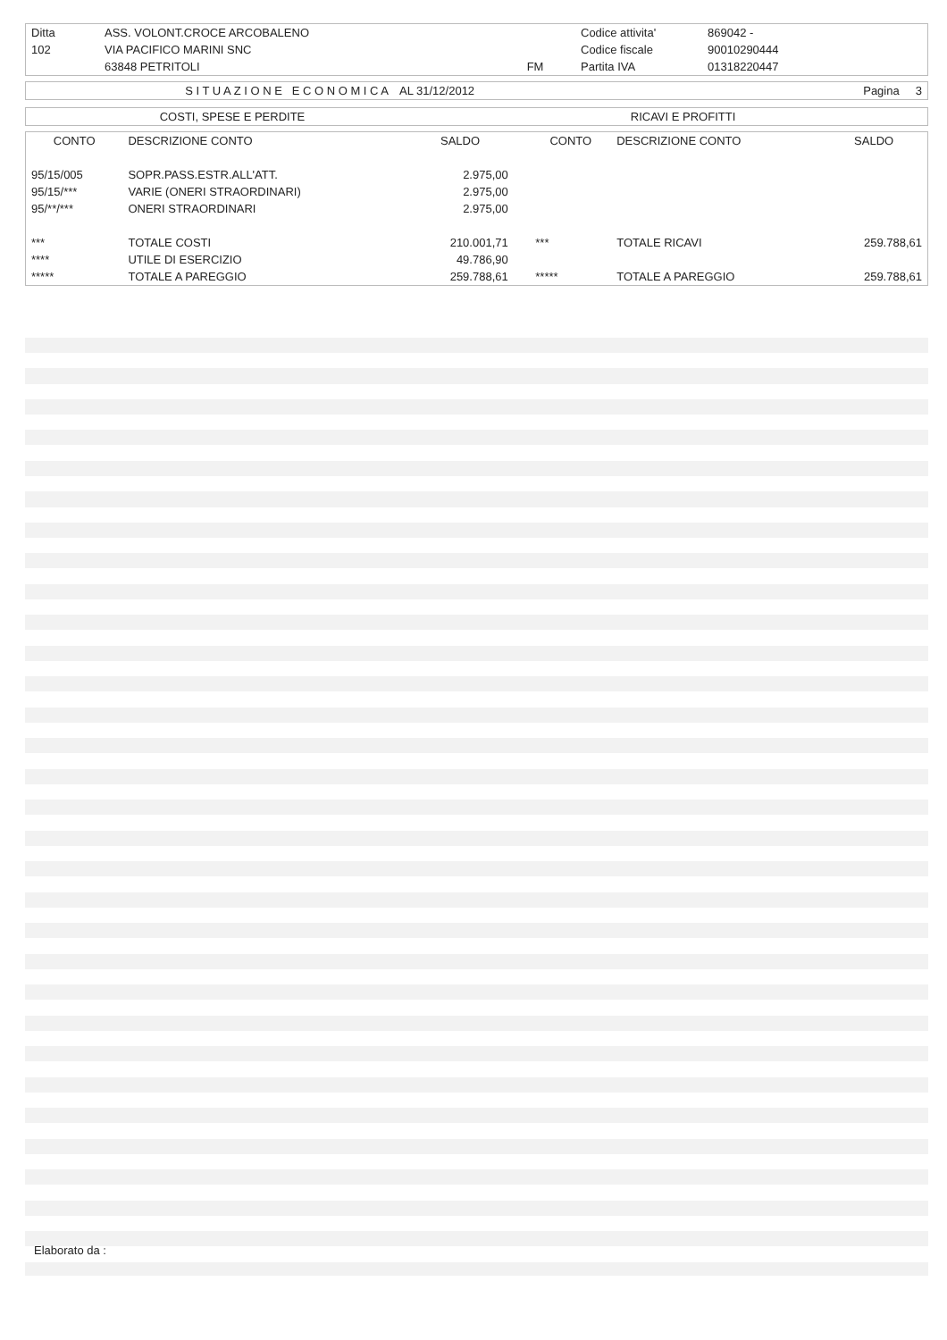| Ditta | ASS. VOLONT.CROCE ARCOBALENO | | Codice attivita' | 869042 - |
| 102 | VIA PACIFICO MARINI SNC | | Codice fiscale | 90010290444 |
| | 63848 PETRITOLI | FM | Partita IVA | 01318220447 |
| S I T U A Z I O N E E C O N O M I C A | AL 31/12/2012 | Pagina 3 |
| COSTI, SPESE E PERDITE | RICAVI E PROFITTI |
| CONTO | DESCRIZIONE CONTO | SALDO | | CONTO | DESCRIZIONE CONTO | SALDO |
| --- | --- | --- | --- | --- | --- | --- |
| 95/15/005 | SOPR.PASS.ESTR.ALL'ATT. | 2.975,00 | | | | |
| 95/15/*** | VARIE (ONERI STRAORDINARI) | 2.975,00 | | | | |
| 95/**/*** | ONERI STRAORDINARI | 2.975,00 | | | | |
| *** | TOTALE COSTI | 210.001,71 | | *** | TOTALE RICAVI | 259.788,61 |
| **** | UTILE DI ESERCIZIO | 49.786,90 | | | | |
| ***** | TOTALE A PAREGGIO | 259.788,61 | | ***** | TOTALE A PAREGGIO | 259.788,61 |
Elaborato da :